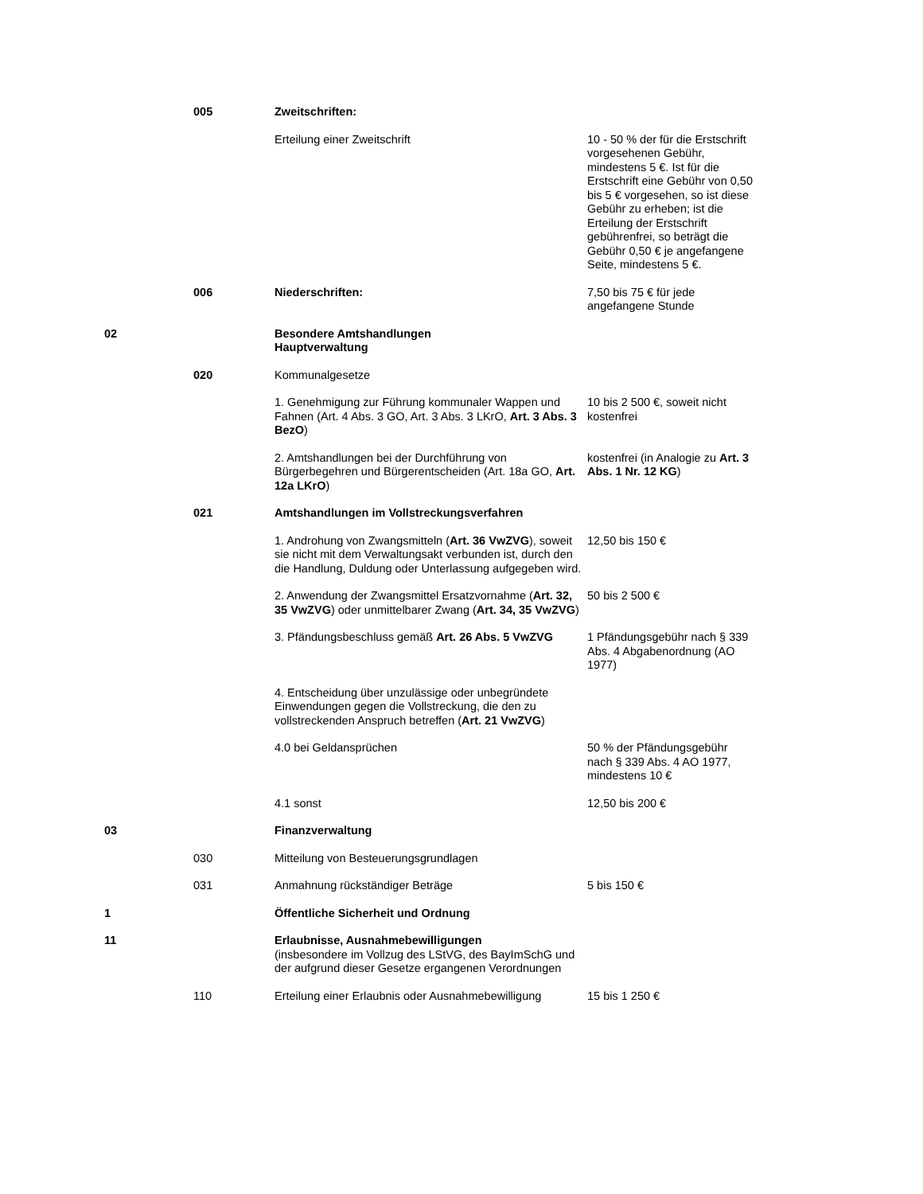| | 005 | Zweitschriften: | |
| | | Erteilung einer Zweitschrift | 10 - 50 % der für die Erstschrift vorgesehenen Gebühr, mindestens 5 €. Ist für die Erstschrift eine Gebühr von 0,50 bis 5 € vorgesehen, so ist diese Gebühr zu erheben; ist die Erteilung der Erstschrift gebührenfrei, so beträgt die Gebühr 0,50 € je angefangene Seite, mindestens 5 €. |
| | 006 | Niederschriften: | 7,50 bis 75 € für jede angefangene Stunde |
| 02 | | Besondere Amtshandlungen Hauptverwaltung | |
| | 020 | Kommunalgesetze | |
| | | 1. Genehmigung zur Führung kommunaler Wappen und Fahnen (Art. 4 Abs. 3 GO, Art. 3 Abs. 3 LKrO, Art. 3 Abs. 3 BezO ) | 10 bis 2 500 €, soweit nicht kostenfrei |
| | | 2. Amtshandlungen bei der Durchführung von Bürgerbegehren und Bürgerentscheiden (Art. 18a GO, Art. 12a LKrO ) | kostenfrei (in Analogie zu Art. 3 Abs. 1 Nr. 12 KG ) |
| | 021 | Amtshandlungen im Vollstreckungsverfahren | |
| | | 1. Androhung von Zwangsmitteln ( Art. 36 VwZVG ), soweit sie nicht mit dem Verwaltungsakt verbunden ist, durch den die Handlung, Duldung oder Unterlassung aufgegeben wird. | 12,50 bis 150 € |
| | | 2. Anwendung der Zwangsmittel Ersatzvornahme ( Art. 32, 35 VwZVG ) oder unmittelbarer Zwang ( Art. 34, 35 VwZVG ) | 50 bis 2 500 € |
| | | 3. Pfändungsbeschluss gemäß Art. 26 Abs. 5 VwZVG | 1 Pfändungsgebühr nach § 339 Abs. 4 Abgabenordnung (AO 1977) |
| | | 4. Entscheidung über unzulässige oder unbegründete Einwendungen gegen die Vollstreckung, die den zu vollstreckenden Anspruch betreffen ( Art. 21 VwZVG ) | |
| | | 4.0 bei Geldansprüchen | 50 % der Pfändungsgebühr nach § 339 Abs. 4 AO 1977, mindestens 10 € |
| | | 4.1 sonst | 12,50 bis 200 € |
| 03 | | Finanzverwaltung | |
| | 030 | Mitteilung von Besteuerungsgrundlagen | |
| | 031 | Anmahnung rückständiger Beträge | 5 bis 150 € |
| 1 | | Öffentliche Sicherheit und Ordnung | |
| 11 | | Erlaubnisse, Ausnahmebewilligungen (insbesondere im Vollzug des LStVG, des BayImSchG und der aufgrund dieser Gesetze ergangenen Verordnungen | |
| | 110 | Erteilung einer Erlaubnis oder Ausnahmebewilligung | 15 bis 1 250 € |